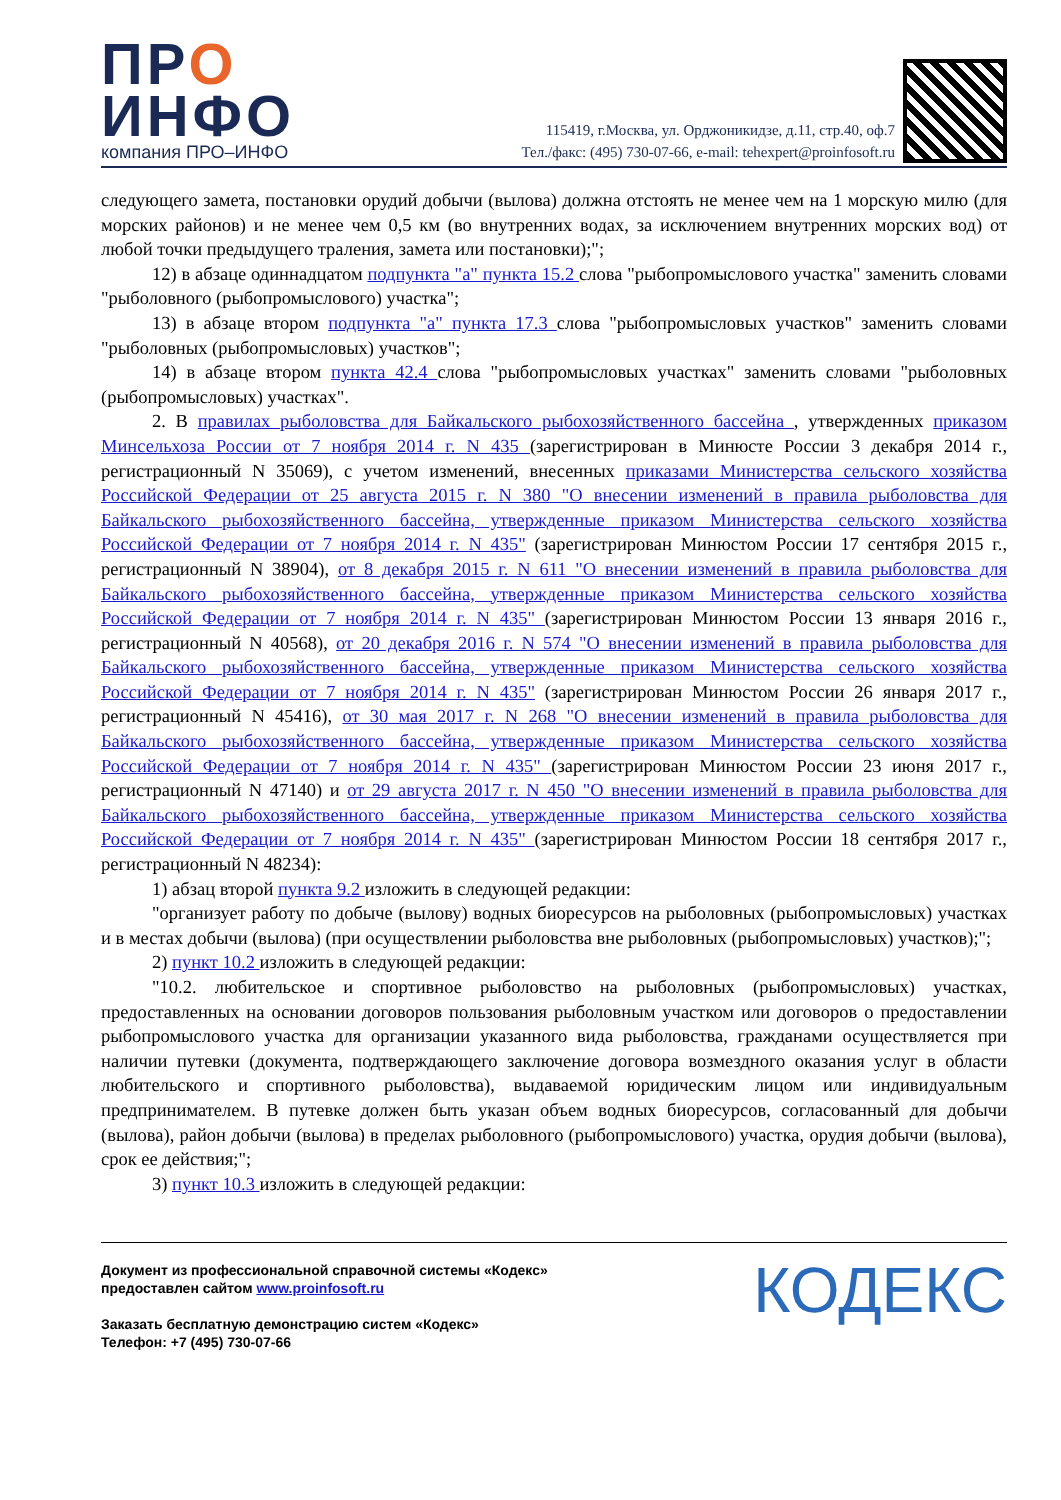ПРО
ИНФО
компания ПРО–ИНФО
115419, г.Москва, ул. Орджоникидзе, д.11, стр.40, оф.7
Тел./факс: (495) 730-07-66, e-mail: tehexpert@proinfosoft.ru
следующего замета, постановки орудий добычи (вылова) должна отстоять не менее чем на 1 морскую милю (для морских районов) и не менее чем 0,5 км (во внутренних водах, за исключением внутренних морских вод) от любой точки предыдущего траления, замета или постановки);";
12) в абзаце одиннадцатом подпункта "а" пункта 15.2 слова "рыбопромыслового участка" заменить словами "рыболовного (рыбопромыслового) участка";
13) в абзаце втором подпункта "а" пункта 17.3 слова "рыбопромысловых участков" заменить словами "рыболовных (рыбопромысловых) участков";
14) в абзаце втором пункта 42.4 слова "рыбопромысловых участках" заменить словами "рыболовных (рыбопромысловых) участках".
2. В правилах рыболовства для Байкальского рыбохозяйственного бассейна , утвержденных приказом Минсельхоза России от 7 ноября 2014 г. N 435 (зарегистрирован в Минюсте России 3 декабря 2014 г., регистрационный N 35069), с учетом изменений, внесенных приказами Министерства сельского хозяйства Российской Федерации от 25 августа 2015 г. N 380 "О внесении изменений в правила рыболовства для Байкальского рыбохозяйственного бассейна, утвержденные приказом Министерства сельского хозяйства Российской Федерации от 7 ноября 2014 г. N 435" (зарегистрирован Минюстом России 17 сентября 2015 г., регистрационный N 38904), от 8 декабря 2015 г. N 611 "О внесении изменений в правила рыболовства для Байкальского рыбохозяйственного бассейна, утвержденные приказом Министерства сельского хозяйства Российской Федерации от 7 ноября 2014 г. N 435" (зарегистрирован Минюстом России 13 января 2016 г., регистрационный N 40568), от 20 декабря 2016 г. N 574 "О внесении изменений в правила рыболовства для Байкальского рыбохозяйственного бассейна, утвержденные приказом Министерства сельского хозяйства Российской Федерации от 7 ноября 2014 г. N 435" (зарегистрирован Минюстом России 26 января 2017 г., регистрационный N 45416), от 30 мая 2017 г. N 268 "О внесении изменений в правила рыболовства для Байкальского рыбохозяйственного бассейна, утвержденные приказом Министерства сельского хозяйства Российской Федерации от 7 ноября 2014 г. N 435" (зарегистрирован Минюстом России 23 июня 2017 г., регистрационный N 47140) и от 29 августа 2017 г. N 450 "О внесении изменений в правила рыболовства для Байкальского рыбохозяйственного бассейна, утвержденные приказом Министерства сельского хозяйства Российской Федерации от 7 ноября 2014 г. N 435" (зарегистрирован Минюстом России 18 сентября 2017 г., регистрационный N 48234):
1) абзац второй пункта 9.2 изложить в следующей редакции:
"организует работу по добыче (вылову) водных биоресурсов на рыболовных (рыбопромысловых) участках и в местах добычи (вылова) (при осуществлении рыболовства вне рыболовных (рыбопромысловых) участков);";
2) пункт 10.2 изложить в следующей редакции:
"10.2. любительское и спортивное рыболовство на рыболовных (рыбопромысловых) участках, предоставленных на основании договоров пользования рыболовным участком или договоров о предоставлении рыбопромыслового участка для организации указанного вида рыболовства, гражданами осуществляется при наличии путевки (документа, подтверждающего заключение договора возмездного оказания услуг в области любительского и спортивного рыболовства), выдаваемой юридическим лицом или индивидуальным предпринимателем. В путевке должен быть указан объем водных биоресурсов, согласованный для добычи (вылова), район добычи (вылова) в пределах рыболовного (рыбопромыслового) участка, орудия добычи (вылова), срок ее действия;";
3) пункт 10.3 изложить в следующей редакции:
Документ из профессиональной справочной системы «Кодекс»
предоставлен сайтом www.proinfosoft.ru
Заказать бесплатную демонстрацию систем «Кодекс»
Телефон: +7 (495) 730-07-66
КОДЕКС